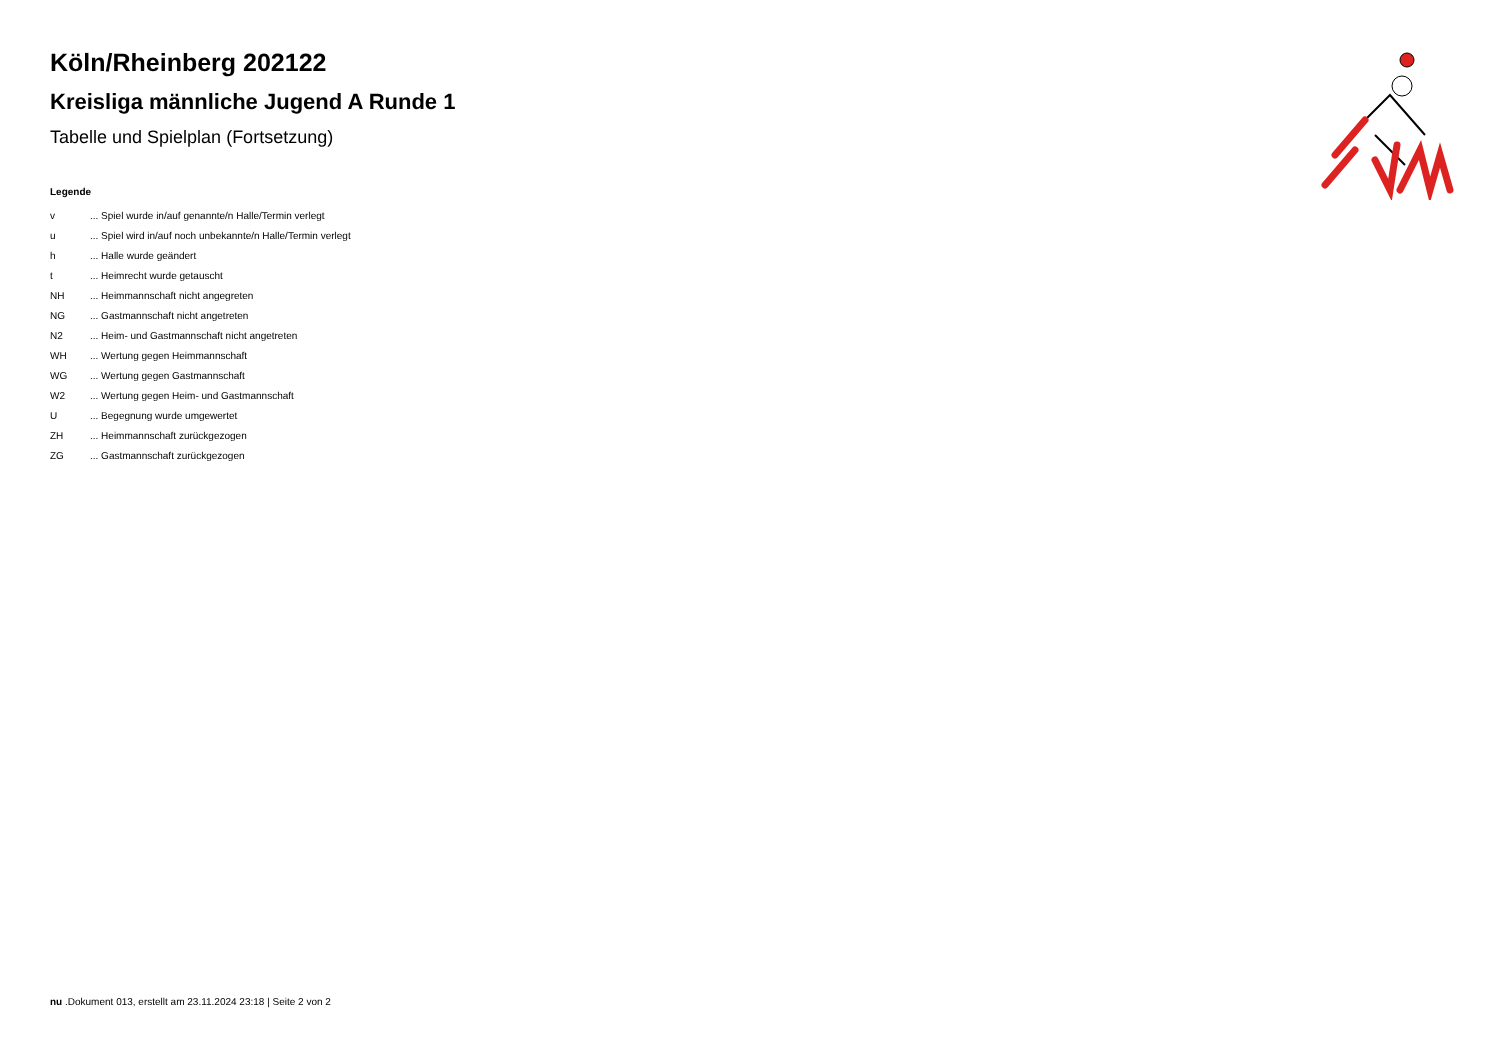Köln/Rheinberg 202122
Kreisliga männliche Jugend A Runde 1
Tabelle und Spielplan (Fortsetzung)
Legende
| v | ... Spiel wurde in/auf genannte/n Halle/Termin verlegt |
| u | ... Spiel wird in/auf noch unbekannte/n Halle/Termin verlegt |
| h | ... Halle wurde geändert |
| t | ... Heimrecht wurde getauscht |
| NH | ... Heimmannschaft nicht angegreten |
| NG | ... Gastmannschaft nicht angetreten |
| N2 | ... Heim- und Gastmannschaft nicht angetreten |
| WH | ... Wertung gegen Heimmannschaft |
| WG | ... Wertung gegen Gastmannschaft |
| W2 | ... Wertung gegen Heim- und Gastmannschaft |
| U | ... Begegnung wurde umgewertet |
| ZH | ... Heimmannschaft zurückgezogen |
| ZG | ... Gastmannschaft zurückgezogen |
nu .Dokument 013, erstellt am 23.11.2024 23:18 | Seite 2 von 2